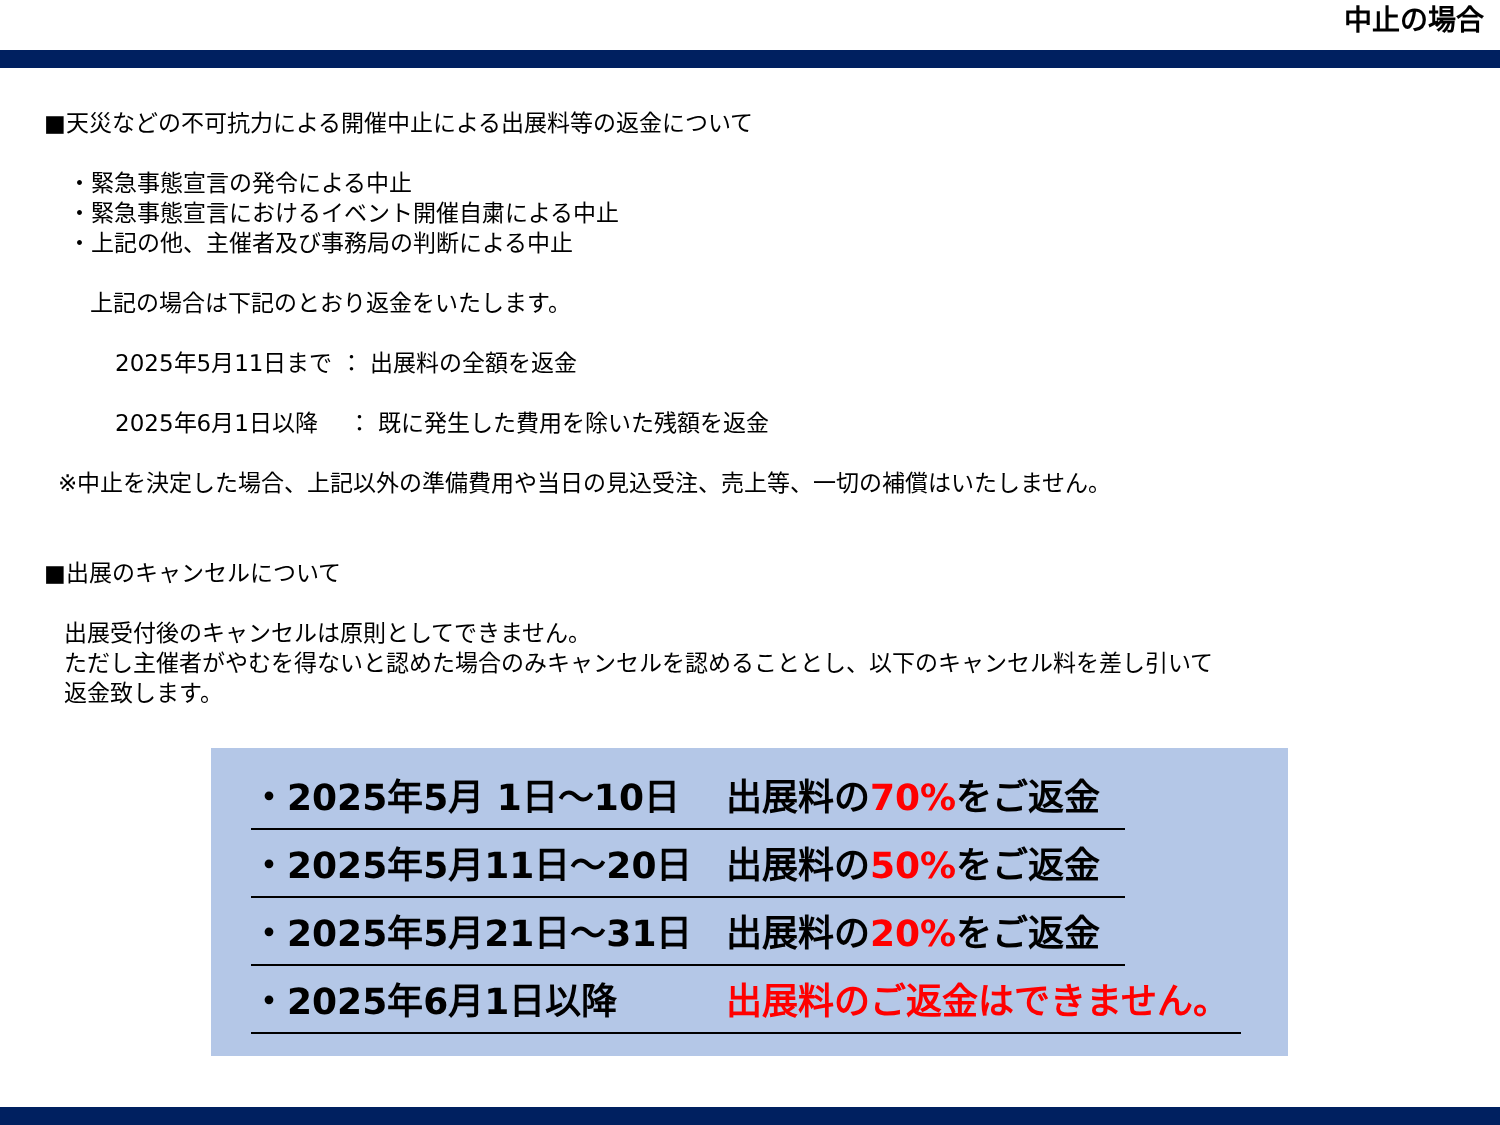中止の場合
■天災などの不可抗力による開催中止による出展料等の返金について
・緊急事態宣言の発令による中止
・緊急事態宣言におけるイベント開催自粛による中止
・上記の他、主催者及び事務局の判断による中止
上記の場合は下記のとおり返金をいたします。
2025年5月11日まで ： 出展料の全額を返金
2025年6月1日以降 　： 既に発生した費用を除いた残額を返金
※中止を決定した場合、上記以外の準備費用や当日の見込受注、売上等、一切の補償はいたしません。
■出展のキャンセルについて
出展受付後のキャンセルは原則としてできません。
ただし主催者がやむを得ないと認めた場合のみキャンセルを認めることとし、以下のキャンセル料を差し引いて
返金致します。
・2025年5月 1日～10日 出展料の70% をご返金
・2025年5月11日～20日 出展料の50% をご返金
・2025年5月21日～31日 出展料の20% をご返金
・2025年6月1日以降 出展料のご返金はできません。